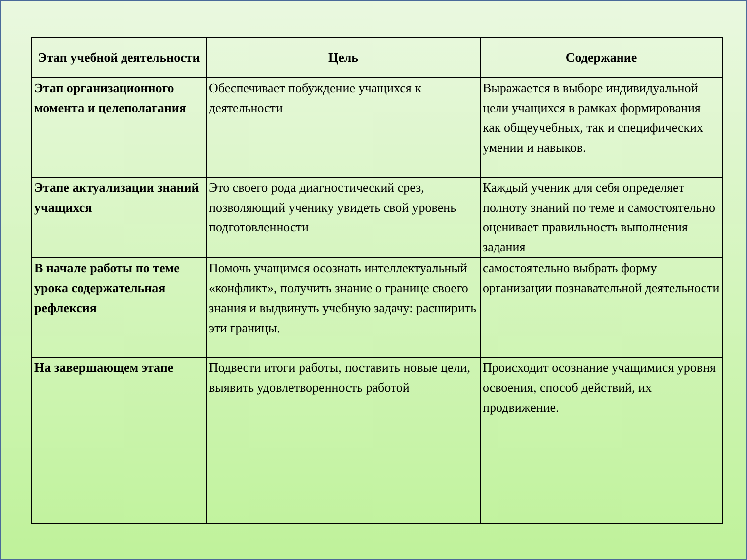| Этап учебной деятельности | Цель | Содержание |
| --- | --- | --- |
| Этап организационного момента и целеполагания | Обеспечивает побуждение учащихся к деятельности | Выражается в выборе индивидуальной цели учащихся в рамках формирования как общеучебных, так и специфических умении и навыков. |
| Этапе актуализации знаний учащихся | Это своего рода диагностический срез, позволяющий ученику увидеть свой уровень подготовленности | Каждый ученик для себя определяет полноту знаний по теме и самостоятельно оценивает правильность выполнения задания |
| В начале работы по теме урока содержательная рефлексия | Помочь учащимся осознать интеллектуальный «конфликт», получить знание о границе своего знания и выдвинуть учебную задачу: расширить эти границы. | самостоятельно выбрать форму организации познавательной деятельности |
| На завершающем этапе | Подвести итоги работы, поставить новые цели, выявить удовлетворенность работой | Происходит осознание учащимися уровня освоения, способ действий, их продвижение. |